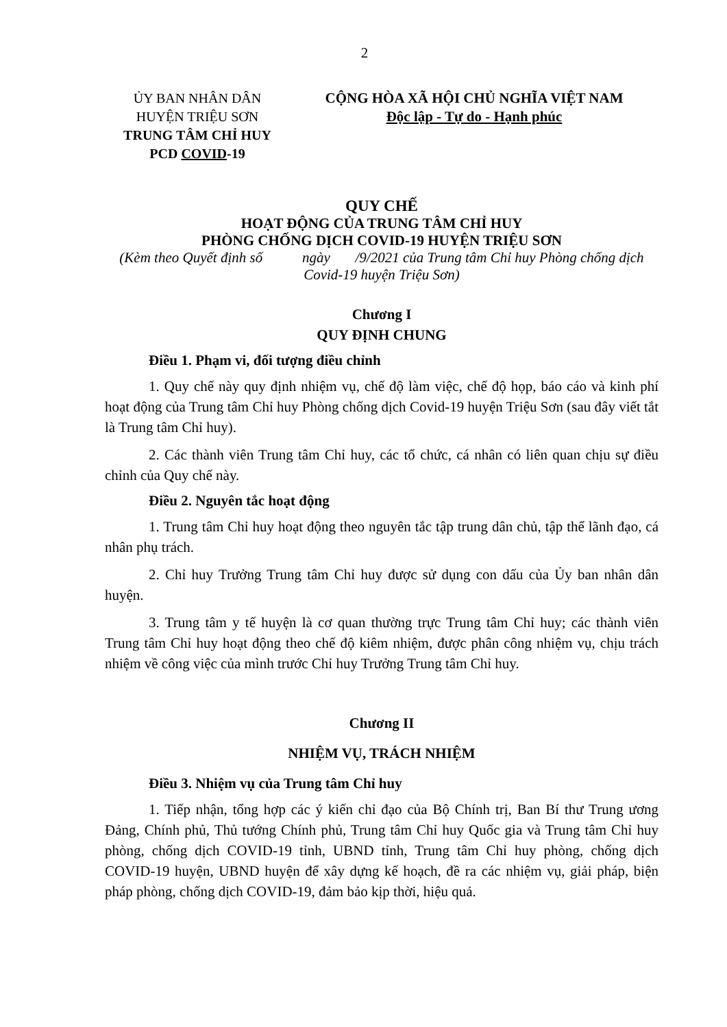2
ỦY BAN NHÂN DÂN
HUYỆN TRIỆU SƠN
TRUNG TÂM CHỈ HUY
PCD COVID-19
CỘNG HÒA XÃ HỘI CHỦ NGHĨA VIỆT NAM
Độc lập - Tự do - Hạnh phúc
QUY CHẾ
HOẠT ĐỘNG CỦA TRUNG TÂM CHỈ HUY
PHÒNG CHỐNG DỊCH COVID-19 HUYỆN TRIỆU SƠN
(Kèm theo Quyết định số ngày /9/2021 của Trung tâm Chỉ huy Phòng chống dịch Covid-19 huyện Triệu Sơn)
Chương I
QUY ĐỊNH CHUNG
Điều 1. Phạm vi, đối tượng điều chỉnh
1. Quy chế này quy định nhiệm vụ, chế độ làm việc, chế độ họp, báo cáo và kinh phí hoạt động của Trung tâm Chỉ huy Phòng chống dịch Covid-19 huyện Triệu Sơn (sau đây viết tắt là Trung tâm Chỉ huy).
2. Các thành viên Trung tâm Chỉ huy, các tổ chức, cá nhân có liên quan chịu sự điều chỉnh của Quy chế này.
Điều 2. Nguyên tắc hoạt động
1. Trung tâm Chỉ huy hoạt động theo nguyên tắc tập trung dân chủ, tập thể lãnh đạo, cá nhân phụ trách.
2. Chỉ huy Trưởng Trung tâm Chỉ huy được sử dụng con dấu của Ủy ban nhân dân huyện.
3. Trung tâm y tế huyện là cơ quan thường trực Trung tâm Chỉ huy; các thành viên Trung tâm Chỉ huy hoạt động theo chế độ kiêm nhiệm, được phân công nhiệm vụ, chịu trách nhiệm về công việc của mình trước Chỉ huy Trưởng Trung tâm Chỉ huy.
Chương II
NHIỆM VỤ, TRÁCH NHIỆM
Điều 3. Nhiệm vụ của Trung tâm Chỉ huy
1. Tiếp nhận, tổng hợp các ý kiến chỉ đạo của Bộ Chính trị, Ban Bí thư Trung ương Đảng, Chính phủ, Thủ tướng Chính phủ, Trung tâm Chỉ huy Quốc gia và Trung tâm Chỉ huy phòng, chống dịch COVID-19 tỉnh, UBND tỉnh, Trung tâm Chỉ huy phòng, chống dịch COVID-19 huyện, UBND huyện để xây dựng kế hoạch, đề ra các nhiệm vụ, giải pháp, biện pháp phòng, chống dịch COVID-19, đảm bảo kịp thời, hiệu quả.